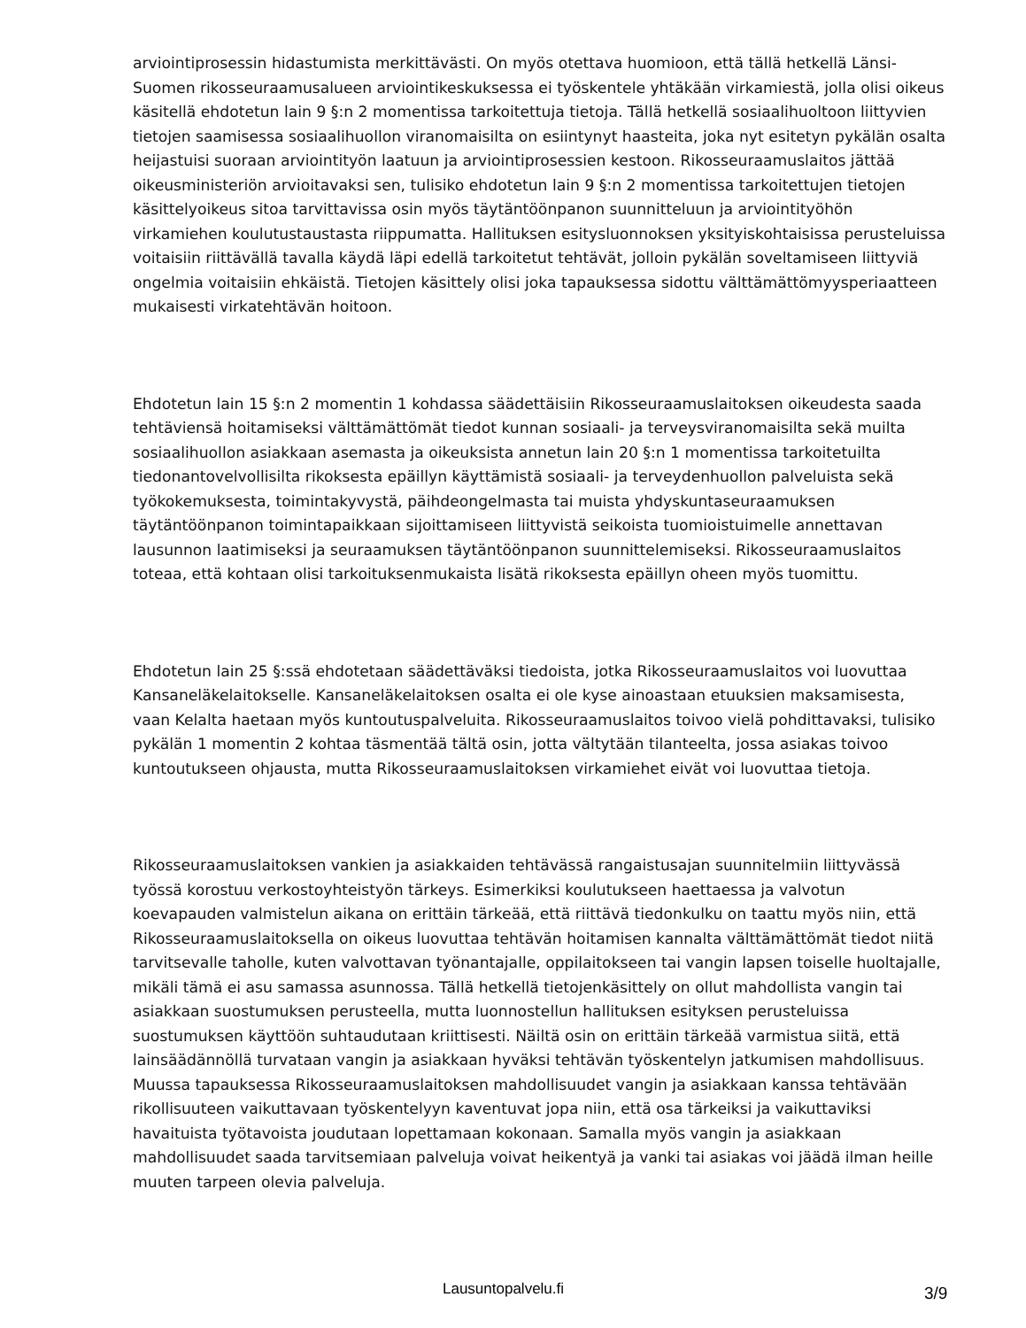arviointiprosessin hidastumista merkittävästi. On myös otettava huomioon, että tällä hetkellä Länsi-Suomen rikosseuraamusalueen arviointikeskuksessa ei työskentele yhtäkään virkamiestä, jolla olisi oikeus käsitellä ehdotetun lain 9 §:n 2 momentissa tarkoitettuja tietoja. Tällä hetkellä sosiaalihuoltoon liittyvien tietojen saamisessa sosiaalihuollon viranomaisilta on esiintynyt haasteita, joka nyt esitetyn pykälän osalta heijastuisi suoraan arviointityön laatuun ja arviointiprosessien kestoon. Rikosseuraamuslaitos jättää oikeusministeriön arvioitavaksi sen, tulisiko ehdotetun lain 9 §:n 2 momentissa tarkoitettujen tietojen käsittelyoikeus sitoa tarvittavissa osin myös täytäntöönpanon suunnitteluun ja arviointityöhön virkamiehen koulutustaustasta riippumatta. Hallituksen esitysluonnoksen yksityiskohtaisissa perusteluissa voitaisiin riittävällä tavalla käydä läpi edellä tarkoitetut tehtävät, jolloin pykälän soveltamiseen liittyviä ongelmia voitaisiin ehkäistä. Tietojen käsittely olisi joka tapauksessa sidottu välttämättömyysperiaatteen mukaisesti virkatehtävän hoitoon.
Ehdotetun lain 15 §:n 2 momentin 1 kohdassa säädettäisiin Rikosseuraamuslaitoksen oikeudesta saada tehtäviensä hoitamiseksi välttämättömät tiedot kunnan sosiaali- ja terveysviranomaisilta sekä muilta sosiaalihuollon asiakkaan asemasta ja oikeuksista annetun lain 20 §:n 1 momentissa tarkoitetuilta tiedonantovelvollisilta rikoksesta epäillyn käyttämistä sosiaali- ja terveydenhuollon palveluista sekä työkokemuksesta, toimintakyvystä, päihdeongelmasta tai muista yhdyskuntaseuraamuksen täytäntöönpanon toimintapaikkaan sijoittamiseen liittyvistä seikoista tuomioistuimelle annettavan lausunnon laatimiseksi ja seuraamuksen täytäntöönpanon suunnittelemiseksi. Rikosseuraamuslaitos toteaa, että kohtaan olisi tarkoituksenmukaista lisätä rikoksesta epäillyn oheen myös tuomittu.
Ehdotetun lain 25 §:ssä ehdotetaan säädettäväksi tiedoista, jotka Rikosseuraamuslaitos voi luovuttaa Kansaneläkelaitokselle. Kansaneläkelaitoksen osalta ei ole kyse ainoastaan etuuksien maksamisesta, vaan Kelalta haetaan myös kuntoutuspalveluita. Rikosseuraamuslaitos toivoo vielä pohdittavaksi, tulisiko pykälän 1 momentin 2 kohtaa täsmentää tältä osin, jotta vältytään tilanteelta, jossa asiakas toivoo kuntoutukseen ohjausta, mutta Rikosseuraamuslaitoksen virkamiehet eivät voi luovuttaa tietoja.
Rikosseuraamuslaitoksen vankien ja asiakkaiden tehtävässä rangaistusajan suunnitelmiin liittyvässä työssä korostuu verkostoyhteistyön tärkeys. Esimerkiksi koulutukseen haettaessa ja valvotun koevapauden valmistelun aikana on erittäin tärkeää, että riittävä tiedonkulku on taattu myös niin, että Rikosseuraamuslaitoksella on oikeus luovuttaa tehtävän hoitamisen kannalta välttämättömät tiedot niitä tarvitsevalle taholle, kuten valvottavan työnantajalle, oppilaitokseen tai vangin lapsen toiselle huoltajalle, mikäli tämä ei asu samassa asunnossa. Tällä hetkellä tietojenkäsittely on ollut mahdollista vangin tai asiakkaan suostumuksen perusteella, mutta luonnostellun hallituksen esityksen perusteluissa suostumuksen käyttöön suhtaudutaan kriittisesti. Näiltä osin on erittäin tärkeää varmistua siitä, että lainsäädännöllä turvataan vangin ja asiakkaan hyväksi tehtävän työskentelyn jatkumisen mahdollisuus. Muussa tapauksessa Rikosseuraamuslaitoksen mahdollisuudet vangin ja asiakkaan kanssa tehtävään rikollisuuteen vaikuttavaan työskentelyyn kaventuvat jopa niin, että osa tärkeiksi ja vaikuttaviksi havaituista työtavoista joudutaan lopettamaan kokonaan. Samalla myös vangin ja asiakkaan mahdollisuudet saada tarvitsemiaan palveluja voivat heikentyä ja vanki tai asiakas voi jäädä ilman heille muuten tarpeen olevia palveluja.
Lausuntopalvelu.fi 3/9